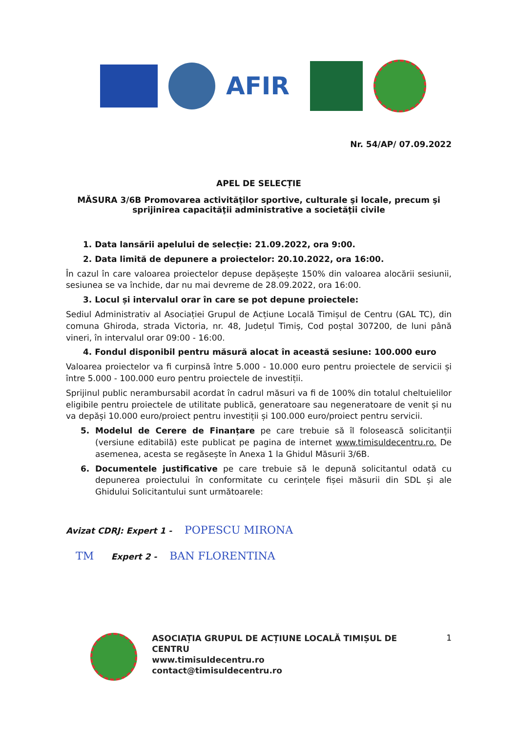AFIR
Nr. 54/AP/ 07.09.2022
APEL DE SELECȚIE
MĂSURA 3/6B Promovarea activităţilor sportive, culturale şi locale, precum şi sprijinirea capacităţii administrative a societăţii civile
1. Data lansării apelului de selecție: 21.09.2022, ora 9:00.
2. Data limită de depunere a proiectelor: 20.10.2022, ora 16:00.
În cazul în care valoarea proiectelor depuse depășește 150% din valoarea alocării sesiunii, sesiunea se va închide, dar nu mai devreme de 28.09.2022, ora 16:00.
3. Locul și intervalul orar în care se pot depune proiectele:
Sediul Administrativ al Asociației Grupul de Acțiune Locală Timișul de Centru (GAL TC), din comuna Ghiroda, strada Victoria, nr. 48, Județul Timiș, Cod poștal 307200, de luni până vineri, în intervalul orar 09:00 - 16:00.
4. Fondul disponibil pentru măsură alocat în această sesiune: 100.000 euro
Valoarea proiectelor va fi curpinsă între 5.000 - 10.000 euro pentru proiectele de servicii și între 5.000 - 100.000 euro pentru proiectele de investiții.
Sprijinul public nerambursabil acordat în cadrul măsuri va fi de 100% din totalul cheltuielilor eligibile pentru proiectele de utilitate publică, generatoare sau negeneratoare de venit și nu va depăși 10.000 euro/proiect pentru investiții și 100.000 euro/proiect pentru servicii.
5. Modelul de Cerere de Finanțare pe care trebuie să îl folosească solicitanții (versiune editabilă) este publicat pe pagina de internet www.timisuldecentru.ro. De asemenea, acesta se regăsește în Anexa 1 la Ghidul Măsurii 3/6B.
6. Documentele justificative pe care trebuie să le depună solicitantul odată cu depunerea proiectului în conformitate cu cerințele fișei măsurii din SDL și ale Ghidului Solicitantului sunt următoarele:
Avizat CDRJ: Expert 1 - POPESCU MIRONA
TM Expert 2 - BAN FLORENTINA
ASOCIAȚIA GRUPUL DE ACȚIUNE LOCALĂ TIMIȘUL DE CENTRU
www.timisuldecentru.ro
contact@timisuldecentru.ro
1